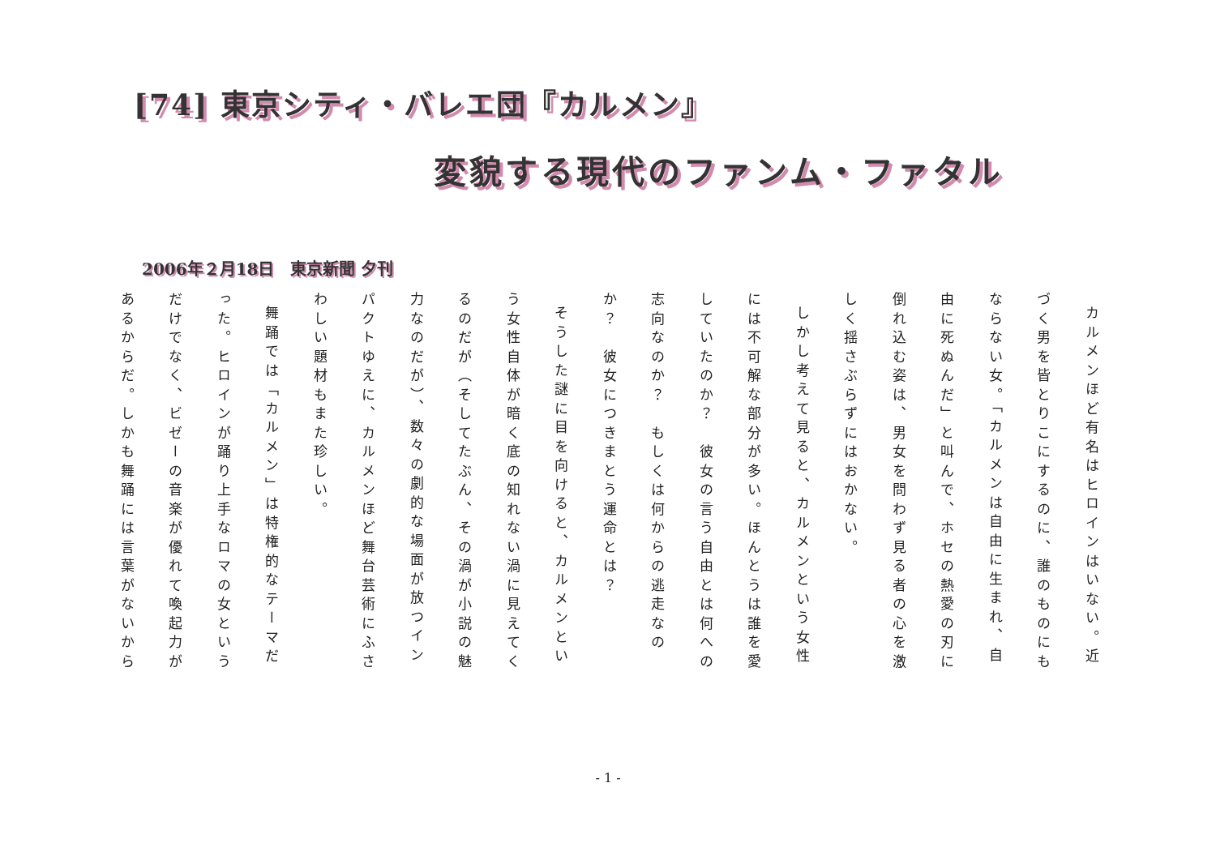[74] 東京シティ・バレエ団『カルメン』
変貌する現代のファンム・ファタル
2006年２月18日　東京新聞 夕刊
カルメンほど有名はヒロインはいない。近づく男を皆とりこにするのに、誰のものにもならない女。「カルメンは自由に生まれ、自由に死ぬんだ」と叫んで、ホセの熱愛の刃に倒れ込む姿は、男女を問わず見る者の心を激しく揺さぶらずにはおかない。
しかし考えて見ると、カルメンという女性には不可解な部分が多い。ほんとうは誰を愛していたのか？　彼女の言う自由とは何への志向なのか？　もしくは何からの逃走なのか？　彼女につきまとう運命とは？
そうした謎に目を向けると、カルメンという女性自体が暗く底の知れない渦に見えてくるのだが（そしてたぶん、その渦が小説の魅力なのだが）、数々の劇的な場面が放つインパクトゆえに、カルメンほど舞台芸術にふさわしい題材もまた珍しい。
舞踊では「カルメン」は特権的なテーマだった。ヒロインが踊り上手なロマの女というだけでなく、ビゼーの音楽が優れて喚起力があるからだ。しかも舞踊には言葉がないから
- 1 -